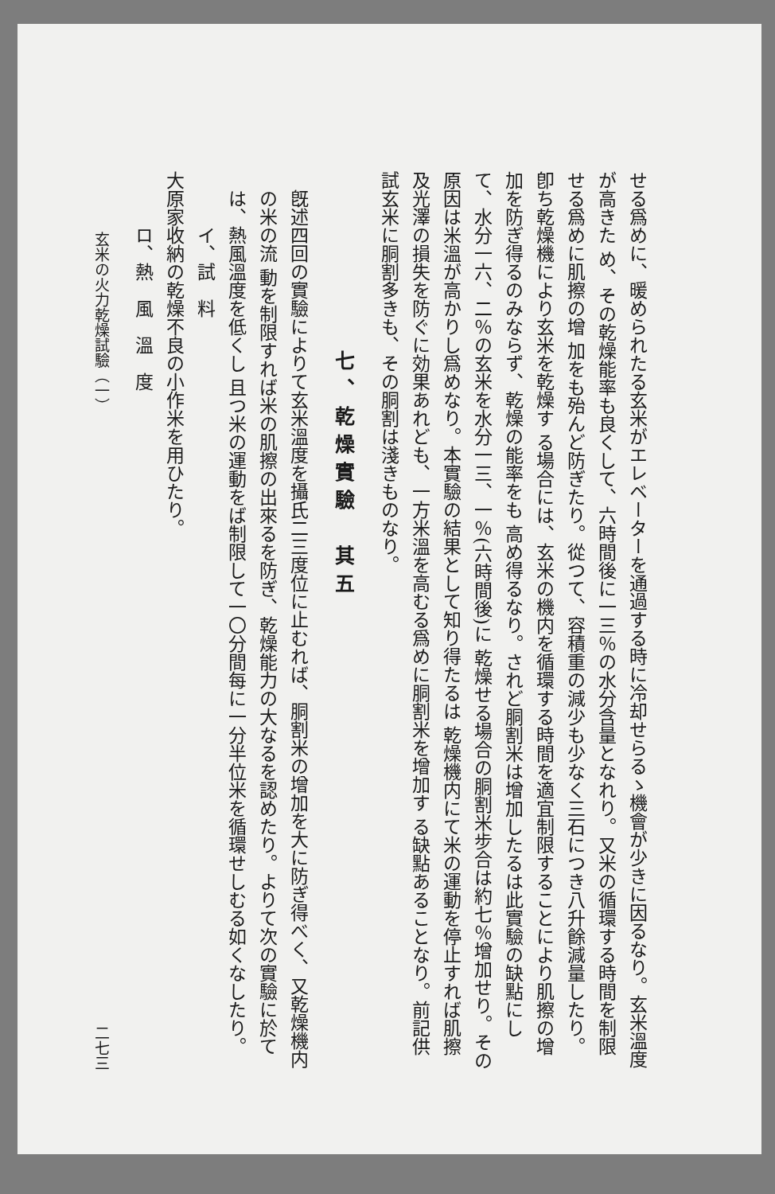せる爲めに、暖められたる玄米がエレベーターを通過する時に冷却せらるゝ機會が少きに因るなり。玄米溫度が高きた め、その乾燥能率も良くして、六時間後に一三％の水分含量となれり。又米の循環する時間を制限せる爲めに肌擦の增 加をも殆んど防ぎたり。從つて、容積重の減少も少なく三石につき八升餘減量したり。卽ち乾燥機により玄米を乾燥す る場合には、玄米の機内を循環する時間を適宜制限することにより肌擦の增加を防ぎ得るのみならず、乾燥の能率をも 高め得るなり。されど胴割米は增加したるは此實驗の缺點にして、水分一六、二％の玄米を水分一三、一％(六時間後)に 乾燥せる場合の胴割米步合は約七％增加せり。その原因は米溫が高かりし爲めなり。本實驗の結果として知り得たるは 乾燥機内にて米の運動を停止すれば肌擦及光澤の損失を防ぐに効果あれども、一方米溫を高むる爲めに胴割米を增加す る缺點あることなり。前記供試玄米に胴割多きも、その胴割は淺きものなり。
七、乾燥實驗　其五
旣述四回の實驗によりて玄米溫度を攝氏二三度位に止むれば、胴割米の增加を大に防ぎ得べく、又乾燥機内の米の流 動を制限すれば米の肌擦の出來るを防ぎ、乾燥能力の大なるを認めたり。よりて次の實驗に於ては、熱風溫度を低くし 且つ米の運動をば制限して一〇分間每に一分半位米を循環せしむる如くなしたり。
イ、試　料
大原家收納の乾燥不良の小作米を用ひたり。
ロ、熱　風　溫　度
玄米の火力乾燥試驗（一） 二七三